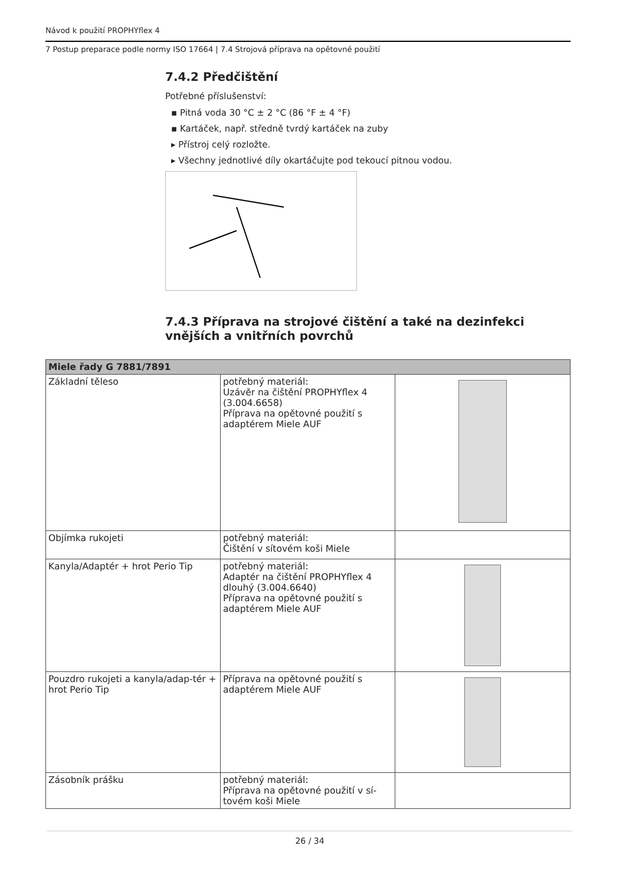Návod k použití PROPHYflex 4
7 Postup preparace podle normy ISO 17664 | 7.4 Strojová příprava na opětovné použití
7.4.2 Předčištění
Potřebné příslušenství:
▪ Pitná voda 30 °C ± 2 °C (86 °F ± 4 °F)
▪ Kartáček, např. středně tvrdý kartáček na zuby
▸ Přístroj celý rozložte.
▸ Všechny jednotlivé díly okartáčujte pod tekoucí pitnou vodou.
7.4.3 Příprava na strojové čištění a také na dezinfekci vnějších a vnitřních povrchů
| Miele řady G 7881/7891 | | |
| --- | --- | --- |
| Základní těleso | potřebný materiál: Uzávěr na čištění PROPHYflex 4 (3.004.6658) Příprava na opětovné použití s adaptérem Miele AUF | |
| Objímka rukojeti | potřebný materiál: Čištění v sítovém koši Miele | |
| Kanyla/Adaptér + hrot Perio Tip | potřebný materiál: Adaptér na čištění PROPHYflex 4 dlouhý (3.004.6640) Příprava na opětovné použití s adaptérem Miele AUF | |
| Pouzdro rukojeti a kanyla/adap-tér + hrot Perio Tip | Příprava na opětovné použití s adaptérem Miele AUF | |
| Zásobník prášku | potřebný materiál: Příprava na opětovné použití v sí-tovém koši Miele | |
26 / 34